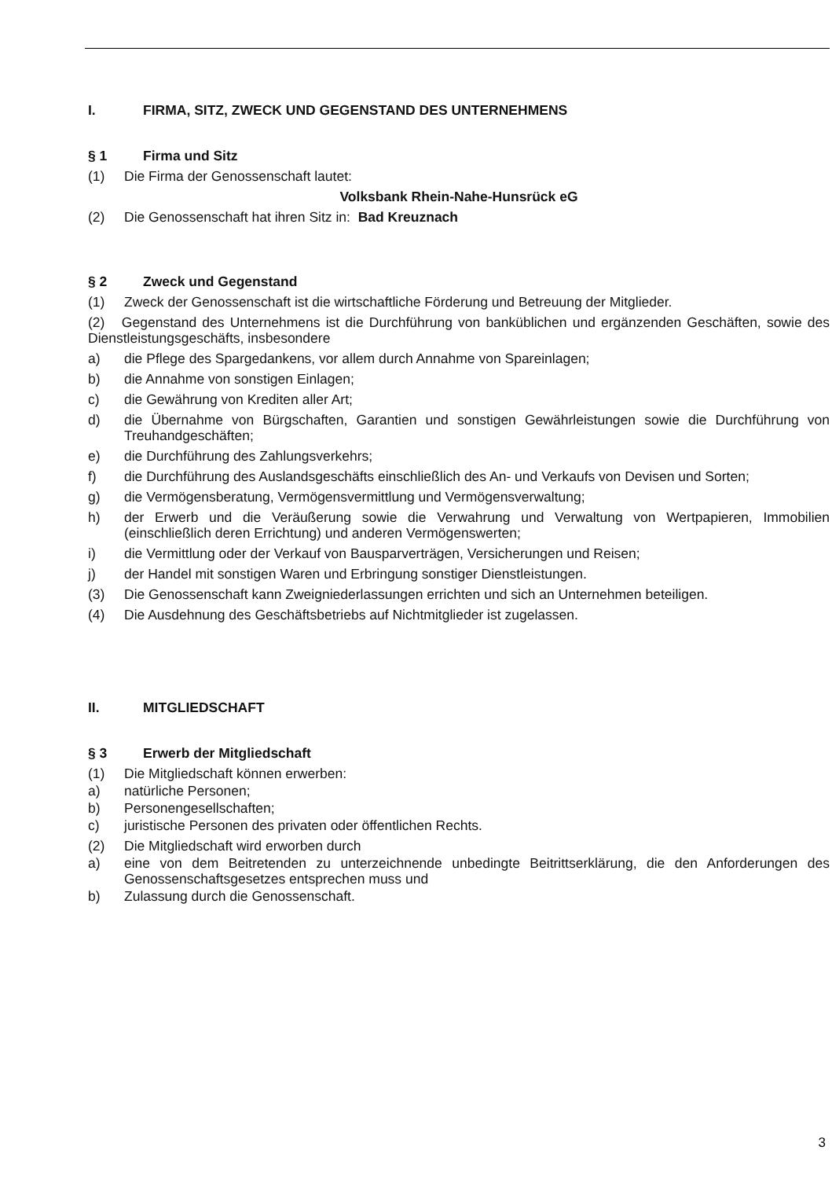I. FIRMA, SITZ, ZWECK UND GEGENSTAND DES UNTERNEHMENS
§ 1 Firma und Sitz
(1) Die Firma der Genossenschaft lautet:
Volksbank Rhein-Nahe-Hunsrück eG
(2) Die Genossenschaft hat ihren Sitz in: Bad Kreuznach
§ 2 Zweck und Gegenstand
(1) Zweck der Genossenschaft ist die wirtschaftliche Förderung und Betreuung der Mitglieder.
(2) Gegenstand des Unternehmens ist die Durchführung von banküblichen und ergänzenden Geschäften, sowie des Dienstleistungsgeschäfts, insbesondere
a) die Pflege des Spargedankens, vor allem durch Annahme von Spareinlagen;
b) die Annahme von sonstigen Einlagen;
c) die Gewährung von Krediten aller Art;
d) die Übernahme von Bürgschaften, Garantien und sonstigen Gewährleistungen sowie die Durchführung von Treuhandgeschäften;
e) die Durchführung des Zahlungsverkehrs;
f) die Durchführung des Auslandsgeschäfts einschließlich des An- und Verkaufs von Devisen und Sorten;
g) die Vermögensberatung, Vermögensvermittlung und Vermögensverwaltung;
h) der Erwerb und die Veräußerung sowie die Verwahrung und Verwaltung von Wertpapieren, Immobilien (einschließlich deren Errichtung) und anderen Vermögenswerten;
i) die Vermittlung oder der Verkauf von Bausparverträgen, Versicherungen und Reisen;
j) der Handel mit sonstigen Waren und Erbringung sonstiger Dienstleistungen.
(3) Die Genossenschaft kann Zweigniederlassungen errichten und sich an Unternehmen beteiligen.
(4) Die Ausdehnung des Geschäftsbetriebs auf Nichtmitglieder ist zugelassen.
II. MITGLIEDSCHAFT
§ 3 Erwerb der Mitgliedschaft
(1) Die Mitgliedschaft können erwerben:
a) natürliche Personen;
b) Personengesellschaften;
c) juristische Personen des privaten oder öffentlichen Rechts.
(2) Die Mitgliedschaft wird erworben durch
a) eine von dem Beitretenden zu unterzeichnende unbedingte Beitrittserklärung, die den Anforderungen des Genossenschaftsgesetzes entsprechen muss und
b) Zulassung durch die Genossenschaft.
3